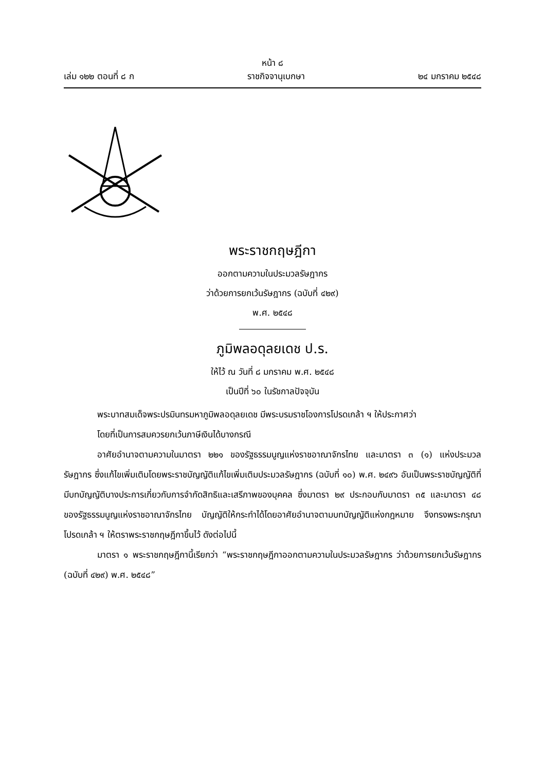หน้า ๘
เล่ม ๑๒๒ ตอนที่ ๘ ก ราชกิจจานุเบกษา ๒๔ มกราคม ๒๕๔๘
พระราชกฤษฎีกา
ออกตามความในประมวลรัษฎากร
ว่าด้วยการยกเว้นรัษฎากร (ฉบับที่ ๔๒๙)
พ.ศ. ๒๕๔๘
ภูมิพลอดุลยเดช ป.ร.
ให้ไว้ ณ วันที่ ๘ มกราคม พ.ศ. ๒๕๔๘
เป็นปีที่ ๖๐ ในรัชกาลปัจจุบัน
พระบาทสมเด็จพระปรมินทรมหาภูมิพลอดุลยเดช มีพระบรมราชโองการโปรดเกล้า ฯ ให้ประกาศว่า
โดยที่เป็นการสมควรยกเว้นภาษีเงินได้บางกรณี
อาศัยอำนาจตามความในมาตรา ๒๒๑ ของรัฐธรรมนูญแห่งราชอาณาจักรไทย และมาตรา ๓ (๑) แห่งประมวลรัษฎากร ซึ่งแก้ไขเพิ่มเติมโดยพระราชบัญญัติแก้ไขเพิ่มเติมประมวลรัษฎากร (ฉบับที่ ๑๐) พ.ศ. ๒๔๙๖ อันเป็นพระราชบัญญัติที่มีบทบัญญัติบางประการเกี่ยวกับการจำกัดสิทธิและเสรีภาพของบุคคล ซึ่งมาตรา ๒๙ ประกอบกับมาตรา ๓๕ และมาตรา ๔๘ ของรัฐธรรมนูญแห่งราชอาณาจักรไทย บัญญัติให้กระทำได้โดยอาศัยอำนาจตามบทบัญญัติแห่งกฎหมาย จึงทรงพระกรุณาโปรดเกล้า ฯ ให้ตราพระราชกฤษฎีกาขึ้นไว้ ดังต่อไปนี้
มาตรา ๑ พระราชกฤษฎีกานี้เรียกว่า “พระราชกฤษฎีกาออกตามความในประมวลรัษฎากร ว่าด้วยการยกเว้นรัษฎากร (ฉบับที่ ๔๒๙) พ.ศ. ๒๕๔๘”